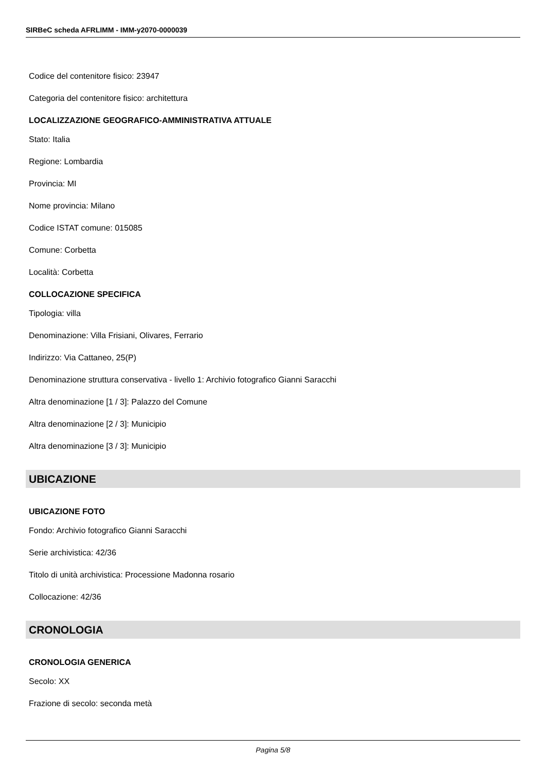SIRBeC scheda AFRLIMM - IMM-y2070-0000039
Codice del contenitore fisico: 23947
Categoria del contenitore fisico: architettura
LOCALIZZAZIONE GEOGRAFICO-AMMINISTRATIVA ATTUALE
Stato: Italia
Regione: Lombardia
Provincia: MI
Nome provincia: Milano
Codice ISTAT comune: 015085
Comune: Corbetta
Località: Corbetta
COLLOCAZIONE SPECIFICA
Tipologia: villa
Denominazione: Villa Frisiani, Olivares, Ferrario
Indirizzo: Via Cattaneo, 25(P)
Denominazione struttura conservativa - livello 1: Archivio fotografico Gianni Saracchi
Altra denominazione [1 / 3]: Palazzo del Comune
Altra denominazione [2 / 3]: Municipio
Altra denominazione [3 / 3]: Municipio
UBICAZIONE
UBICAZIONE FOTO
Fondo: Archivio fotografico Gianni Saracchi
Serie archivistica: 42/36
Titolo di unità archivistica: Processione Madonna rosario
Collocazione: 42/36
CRONOLOGIA
CRONOLOGIA GENERICA
Secolo: XX
Frazione di secolo: seconda metà
Pagina 5/8